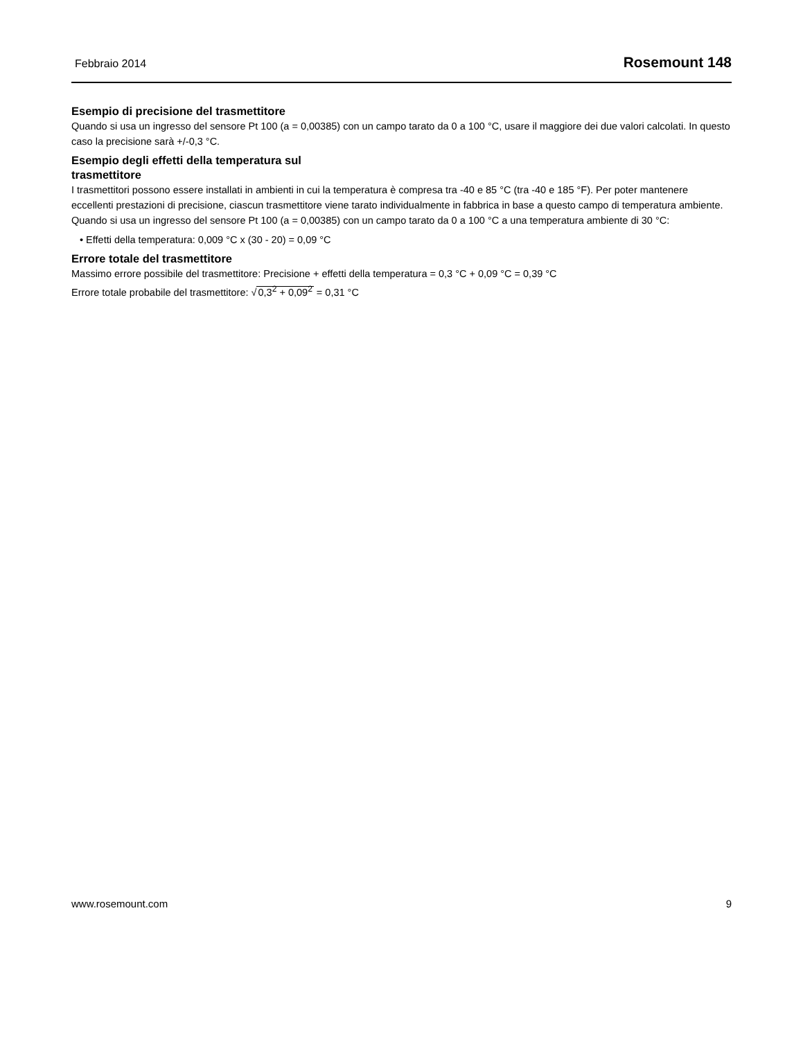Febbraio 2014 Rosemount 148
Esempio di precisione del trasmettitore
Quando si usa un ingresso del sensore Pt 100 (a = 0,00385) con un campo tarato da 0 a 100 °C, usare il maggiore dei due valori calcolati. In questo caso la precisione sarà +/-0,3 °C.
Esempio degli effetti della temperatura sul
trasmettitore
I trasmettitori possono essere installati in ambienti in cui la temperatura è compresa tra -40 e 85 °C (tra -40 e 185 °F). Per poter mantenere eccellenti prestazioni di precisione, ciascun trasmettitore viene tarato individualmente in fabbrica in base a questo campo di temperatura ambiente.
Quando si usa un ingresso del sensore Pt 100 (a = 0,00385) con un campo tarato da 0 a 100 °C a una temperatura ambiente di 30 °C:
• Effetti della temperatura: 0,009 °C x (30 - 20) = 0,09 °C
Errore totale del trasmettitore
Massimo errore possibile del trasmettitore: Precisione + effetti della temperatura = 0,3 °C + 0,09 °C = 0,39 °C
Errore totale probabile del trasmettitore: √0,3<sup>2</sup> + 0,09<sup>2</sup> = 0,31 °C
www.rosemount.com 9